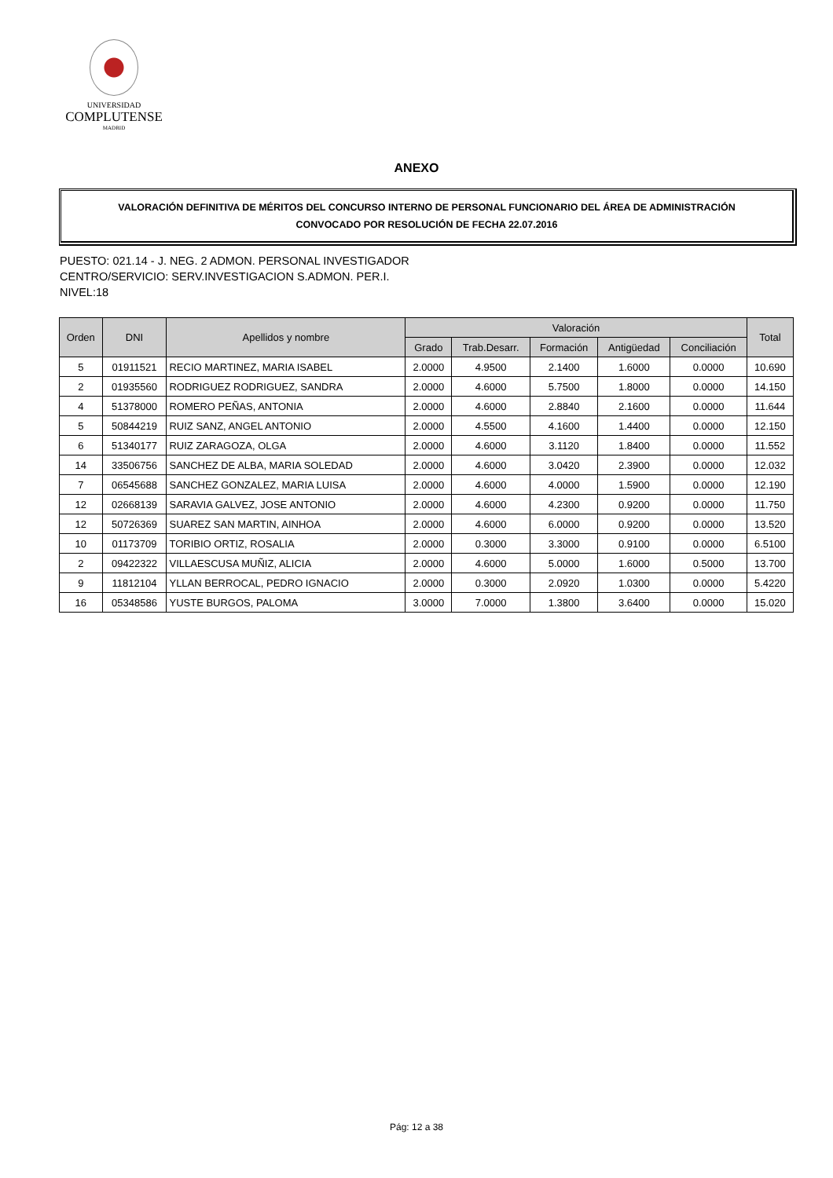UNIVERSIDAD
COMPLUTENSE
MADRID
ANEXO
VALORACIÓN DEFINITIVA DE MÉRITOS DEL CONCURSO INTERNO DE PERSONAL FUNCIONARIO DEL ÁREA DE ADMINISTRACIÓN
CONVOCADO POR RESOLUCIÓN DE FECHA 22.07.2016
PUESTO: 021.14 - J. NEG. 2 ADMON. PERSONAL INVESTIGADOR
CENTRO/SERVICIO: SERV.INVESTIGACION S.ADMON. PER.I.
NIVEL:18
| Orden | DNI | Apellidos y nombre | Valoración | | | | | Total |
| --- | --- | --- | --- | --- | --- | --- | --- | --- |
| | | | Grado | Trab.Desarr. | Formación | Antigüedad | Conciliación | |
| 5 | 01911521 | RECIO MARTINEZ, MARIA ISABEL | 2.0000 | 4.9500 | 2.1400 | 1.6000 | 0.0000 | 10.690 |
| 2 | 01935560 | RODRIGUEZ RODRIGUEZ, SANDRA | 2.0000 | 4.6000 | 5.7500 | 1.8000 | 0.0000 | 14.150 |
| 4 | 51378000 | ROMERO PEÑAS, ANTONIA | 2.0000 | 4.6000 | 2.8840 | 2.1600 | 0.0000 | 11.644 |
| 5 | 50844219 | RUIZ SANZ, ANGEL ANTONIO | 2.0000 | 4.5500 | 4.1600 | 1.4400 | 0.0000 | 12.150 |
| 6 | 51340177 | RUIZ ZARAGOZA, OLGA | 2.0000 | 4.6000 | 3.1120 | 1.8400 | 0.0000 | 11.552 |
| 14 | 33506756 | SANCHEZ DE ALBA, MARIA SOLEDAD | 2.0000 | 4.6000 | 3.0420 | 2.3900 | 0.0000 | 12.032 |
| 7 | 06545688 | SANCHEZ GONZALEZ, MARIA LUISA | 2.0000 | 4.6000 | 4.0000 | 1.5900 | 0.0000 | 12.190 |
| 12 | 02668139 | SARAVIA GALVEZ, JOSE ANTONIO | 2.0000 | 4.6000 | 4.2300 | 0.9200 | 0.0000 | 11.750 |
| 12 | 50726369 | SUAREZ SAN MARTIN, AINHOA | 2.0000 | 4.6000 | 6.0000 | 0.9200 | 0.0000 | 13.520 |
| 10 | 01173709 | TORIBIO ORTIZ, ROSALIA | 2.0000 | 0.3000 | 3.3000 | 0.9100 | 0.0000 | 6.5100 |
| 2 | 09422322 | VILLAESCUSA MUÑIZ, ALICIA | 2.0000 | 4.6000 | 5.0000 | 1.6000 | 0.5000 | 13.700 |
| 9 | 11812104 | YLLAN BERROCAL, PEDRO IGNACIO | 2.0000 | 0.3000 | 2.0920 | 1.0300 | 0.0000 | 5.4220 |
| 16 | 05348586 | YUSTE BURGOS, PALOMA | 3.0000 | 7.0000 | 1.3800 | 3.6400 | 0.0000 | 15.020 |
Pág: 12 a 38